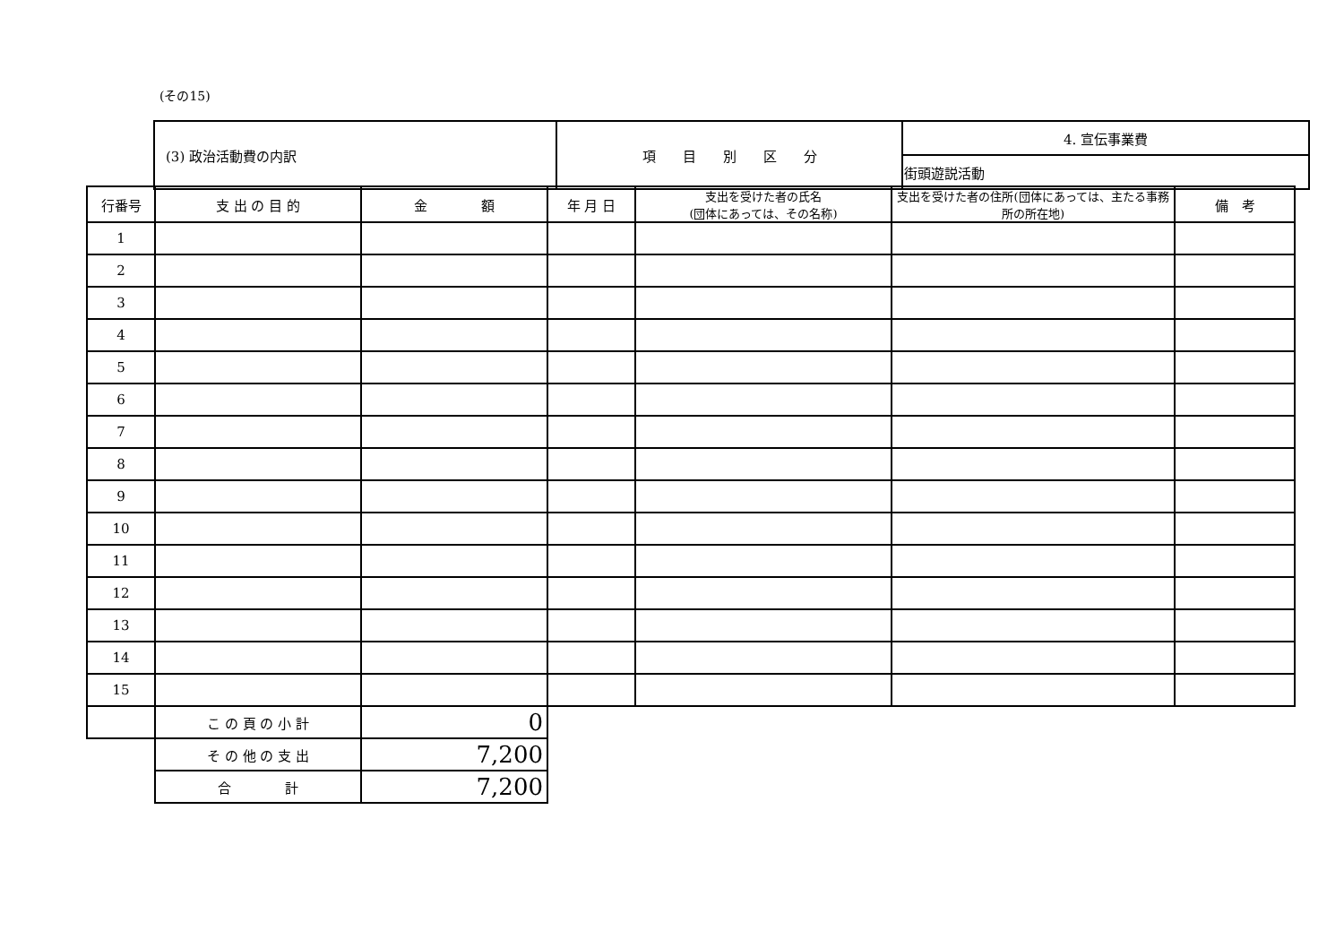(その15)
| (3) 政治活動費の内訳 | 項 目 別 区 分 | 4. 宣伝事業費 |
| | | 街頭遊説活動 |
| 行番号 | 支 出 の 目 的 | 金 額 | 年 月 日 | 支出を受けた者の氏名 (団体にあっては、その名称) | 支出を受けた者の住所(団体にあっては、主たる事務所の所在地) | 備 考 |
| --- | --- | --- | --- | --- | --- | --- |
| 1 | | | | | | |
| 2 | | | | | | |
| 3 | | | | | | |
| 4 | | | | | | |
| 5 | | | | | | |
| 6 | | | | | | |
| 7 | | | | | | |
| 8 | | | | | | |
| 9 | | | | | | |
| 10 | | | | | | |
| 11 | | | | | | |
| 12 | | | | | | |
| 13 | | | | | | |
| 14 | | | | | | |
| 15 | | | | | | |
| | こ の 頁 の 小 計 | 0 | | | | |
| | そ の 他 の 支 出 | 7,200 | | | | |
| | 合 計 | 7,200 | | | | |